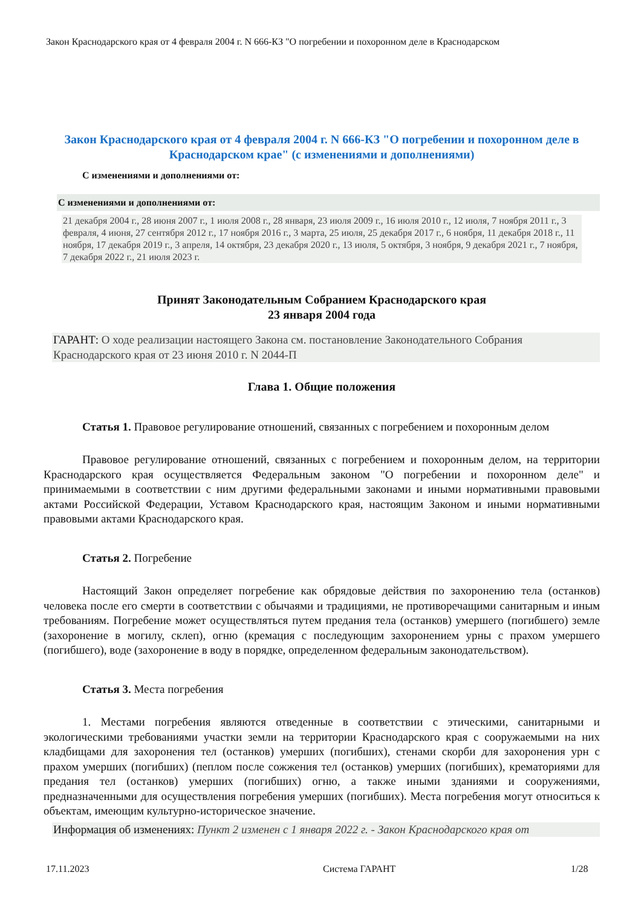Закон Краснодарского края от 4 февраля 2004 г. N 666-КЗ "О погребении и похоронном деле в Краснодарском
Закон Краснодарского края от 4 февраля 2004 г. N 666-КЗ "О погребении и похоронном деле в Краснодарском крае" (с изменениями и дополнениями)
С изменениями и дополнениями от:
С изменениями и дополнениями от:
21 декабря 2004 г., 28 июня 2007 г., 1 июля 2008 г., 28 января, 23 июля 2009 г., 16 июля 2010 г., 12 июля, 7 ноября 2011 г., 3 февраля, 4 июня, 27 сентября 2012 г., 17 ноября 2016 г., 3 марта, 25 июля, 25 декабря 2017 г., 6 ноября, 11 декабря 2018 г., 11 ноября, 17 декабря 2019 г., 3 апреля, 14 октября, 23 декабря 2020 г., 13 июля, 5 октября, 3 ноября, 9 декабря 2021 г., 7 ноября, 7 декабря 2022 г., 21 июля 2023 г.
Принят Законодательным Собранием Краснодарского края
23 января 2004 года
ГАРАНТ: О ходе реализации настоящего Закона см. постановление Законодательного Собрания Краснодарского края от 23 июня 2010 г. N 2044-П
Глава 1. Общие положения
Статья 1. Правовое регулирование отношений, связанных с погребением и похоронным делом
Правовое регулирование отношений, связанных с погребением и похоронным делом, на территории Краснодарского края осуществляется Федеральным законом "О погребении и похоронном деле" и принимаемыми в соответствии с ним другими федеральными законами и иными нормативными правовыми актами Российской Федерации, Уставом Краснодарского края, настоящим Законом и иными нормативными правовыми актами Краснодарского края.
Статья 2. Погребение
Настоящий Закон определяет погребение как обрядовые действия по захоронению тела (останков) человека после его смерти в соответствии с обычаями и традициями, не противоречащими санитарным и иным требованиям. Погребение может осуществляться путем предания тела (останков) умершего (погибшего) земле (захоронение в могилу, склеп), огню (кремация с последующим захоронением урны с прахом умершего (погибшего), воде (захоронение в воду в порядке, определенном федеральным законодательством).
Статья 3. Места погребения
1. Местами погребения являются отведенные в соответствии с этическими, санитарными и экологическими требованиями участки земли на территории Краснодарского края с сооружаемыми на них кладбищами для захоронения тел (останков) умерших (погибших), стенами скорби для захоронения урн с прахом умерших (погибших) (пеплом после сожжения тел (останков) умерших (погибших), крематориями для предания тел (останков) умерших (погибших) огню, а также иными зданиями и сооружениями, предназначенными для осуществления погребения умерших (погибших). Места погребения могут относиться к объектам, имеющим культурно-историческое значение.
Информация об изменениях: Пункт 2 изменен с 1 января 2022 г. - Закон Краснодарского края от
17.11.2023 Система ГАРАНТ 1/28